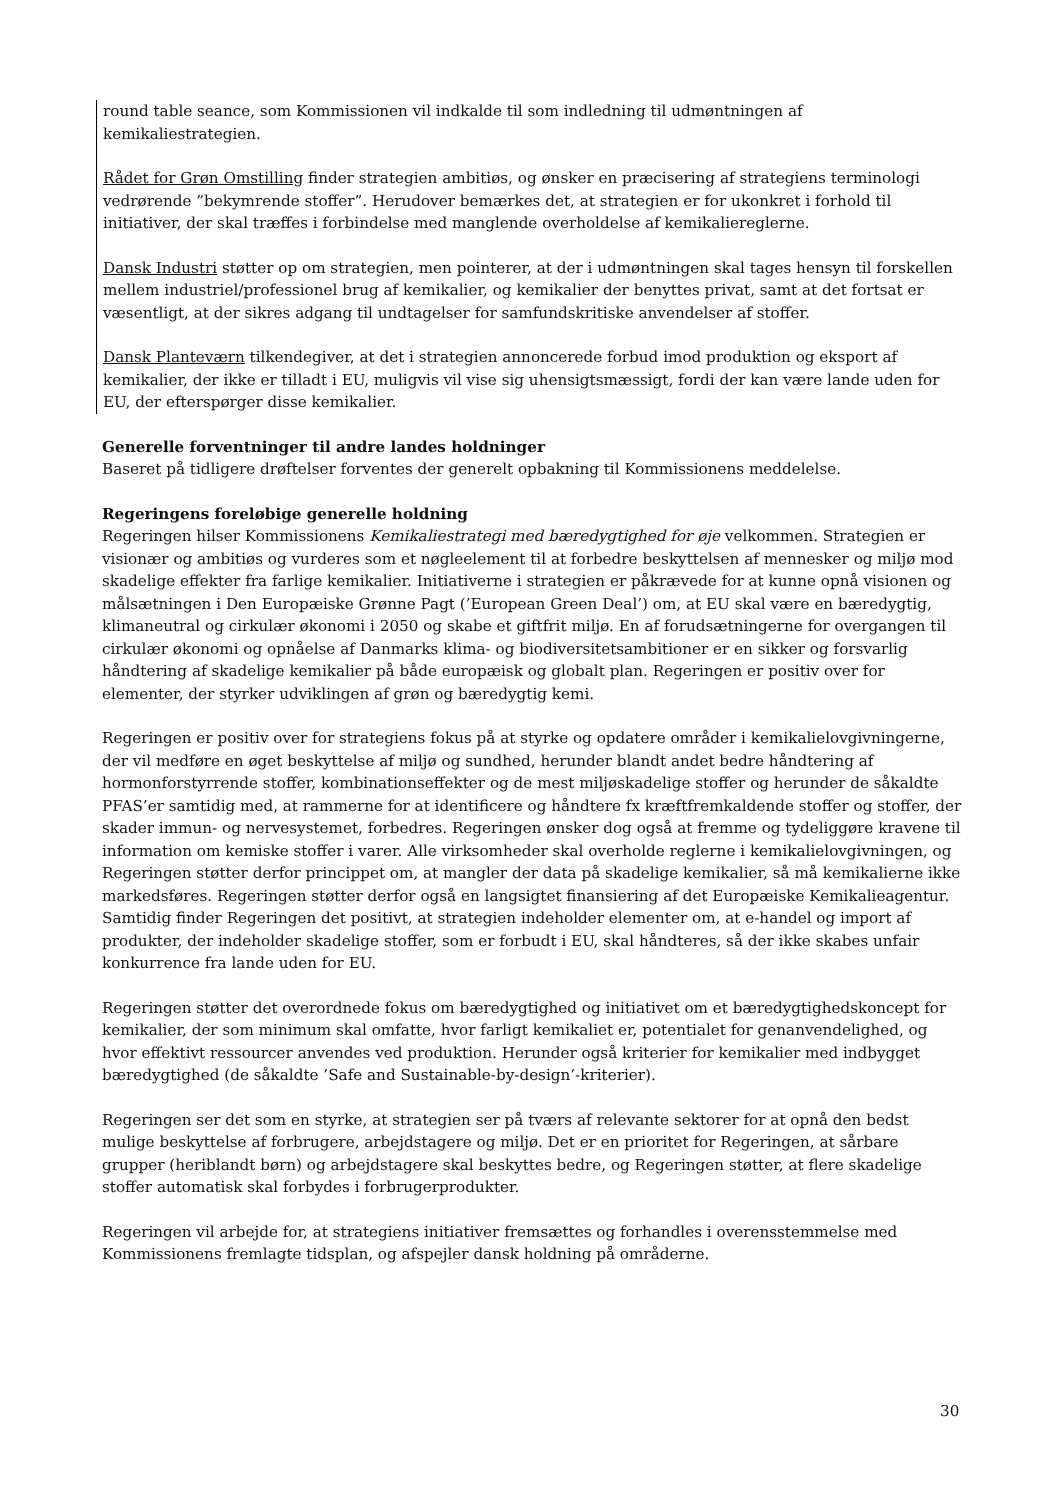round table seance, som Kommissionen vil indkalde til som indledning til udmøntningen af kemikaliestrategien.
Rådet for Grøn Omstilling finder strategien ambitiøs, og ønsker en præcisering af strategiens terminologi vedrørende ”bekymrende stoffer”. Herudover bemærkes det, at strategien er for ukonkret i forhold til initiativer, der skal træffes i forbindelse med manglende overholdelse af kemikaliereglerne.
Dansk Industri støtter op om strategien, men pointerer, at der i udmøntningen skal tages hensyn til forskellen mellem industriel/professionel brug af kemikalier, og kemikalier der benyttes privat, samt at det fortsat er væsentligt, at der sikres adgang til undtagelser for samfundskritiske anvendelser af stoffer.
Dansk Planteværn tilkendegiver, at det i strategien annoncerede forbud imod produktion og eksport af kemikalier, der ikke er tilladt i EU, muligvis vil vise sig uhensigtsmæssigt, fordi der kan være lande uden for EU, der efterspørger disse kemikalier.
Generelle forventninger til andre landes holdninger
Baseret på tidligere drøftelser forventes der generelt opbakning til Kommissionens meddelelse.
Regeringens foreløbige generelle holdning
Regeringen hilser Kommissionens Kemikaliestrategi med bæredygtighed for øje velkommen. Strategien er visionær og ambitiøs og vurderes som et nøgleelement til at forbedre beskyttelsen af mennesker og miljø mod skadelige effekter fra farlige kemikalier. Initiativerne i strategien er påkrævede for at kunne opnå visionen og målsætningen i Den Europæiske Grønne Pagt (’European Green Deal’) om, at EU skal være en bæredygtig, klimaneutral og cirkulær økonomi i 2050 og skabe et giftfrit miljø. En af forudsætningerne for overgangen til cirkulær økonomi og opnåelse af Danmarks klima- og biodiversitetsambitioner er en sikker og forsvarlig håndtering af skadelige kemikalier på både europæisk og globalt plan. Regeringen er positiv over for elementer, der styrker udviklingen af grøn og bæredygtig kemi.
Regeringen er positiv over for strategiens fokus på at styrke og opdatere områder i kemikalielovgivningerne, der vil medføre en øget beskyttelse af miljø og sundhed, herunder blandt andet bedre håndtering af hormonforstyrrende stoffer, kombinationseffekter og de mest miljøskadelige stoffer og herunder de såkaldte PFAS’er samtidig med, at rammerne for at identificere og håndtere fx kræftfremkaldende stoffer og stoffer, der skader immun- og nervesystemet, forbedres. Regeringen ønsker dog også at fremme og tydeliggøre kravene til information om kemiske stoffer i varer. Alle virksomheder skal overholde reglerne i kemikalielovgivningen, og Regeringen støtter derfor princippet om, at mangler der data på skadelige kemikalier, så må kemikalierne ikke markedsføres. Regeringen støtter derfor også en langsigtet finansiering af det Europæiske Kemikalieagentur. Samtidig finder Regeringen det positivt, at strategien indeholder elementer om, at e-handel og import af produkter, der indeholder skadelige stoffer, som er forbudt i EU, skal håndteres, så der ikke skabes unfair konkurrence fra lande uden for EU.
Regeringen støtter det overordnede fokus om bæredygtighed og initiativet om et bæredygtighedskoncept for kemikalier, der som minimum skal omfatte, hvor farligt kemikaliet er, potentialet for genanvendelighed, og hvor effektivt ressourcer anvendes ved produktion. Herunder også kriterier for kemikalier med indbygget bæredygtighed (de såkaldte ’Safe and Sustainable-by-design’-kriterier).
Regeringen ser det som en styrke, at strategien ser på tværs af relevante sektorer for at opnå den bedst mulige beskyttelse af forbrugere, arbejdstagere og miljø. Det er en prioritet for Regeringen, at sårbare grupper (heriblandt børn) og arbejdstagere skal beskyttes bedre, og Regeringen støtter, at flere skadelige stoffer automatisk skal forbydes i forbrugerprodukter.
Regeringen vil arbejde for, at strategiens initiativer fremsættes og forhandles i overensstemmelse med Kommissionens fremlagte tidsplan, og afspejler dansk holdning på områderne.
30